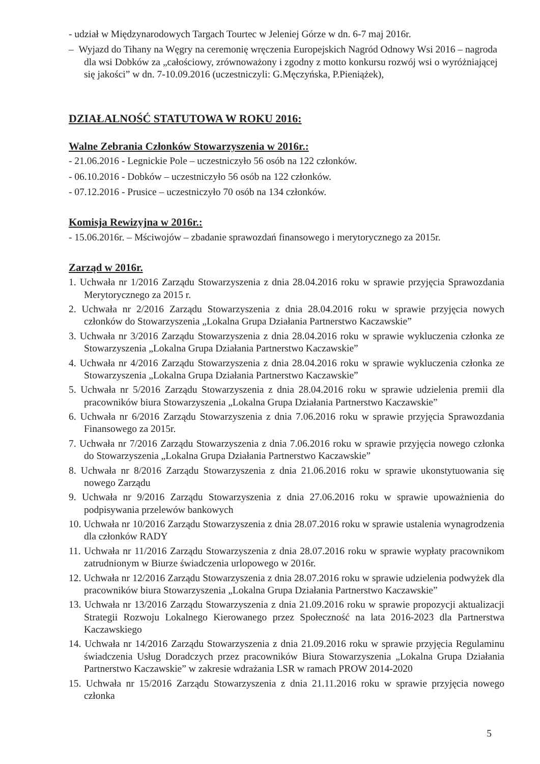- udział w Międzynarodowych Targach Tourtec w Jeleniej Górze w dn. 6-7 maj 2016r.
– Wyjazd do Tihany na Węgry na ceremonię wręczenia Europejskich Nagród Odnowy Wsi 2016 – nagroda dla wsi Dobków za „całościowy, zrównoważony i zgodny z motto konkursu rozwój wsi o wyróżniającej się jakości” w dn. 7-10.09.2016 (uczestniczyli: G.Męczyńska, P.Pieniążek),
DZIAŁALNOŚĆ STATUTOWA W ROKU 2016:
Walne Zebrania Członków Stowarzyszenia w 2016r.:
- 21.06.2016 - Legnickie Pole – uczestniczyło 56 osób na 122 członków.
- 06.10.2016 - Dobków – uczestniczyło 56 osób na 122 członków.
- 07.12.2016 - Prusice – uczestniczyło 70 osób na 134 członków.
Komisja Rewizyjna w 2016r.:
- 15.06.2016r. – Mściwojów – zbadanie sprawozdań finansowego i merytorycznego za 2015r.
Zarząd w 2016r.
1. Uchwała nr 1/2016 Zarządu Stowarzyszenia z dnia 28.04.2016 roku w sprawie przyjęcia Sprawozdania Merytorycznego za 2015 r.
2. Uchwała nr 2/2016 Zarządu Stowarzyszenia z dnia 28.04.2016 roku w sprawie przyjęcia nowych członków do Stowarzyszenia „Lokalna Grupa Działania Partnerstwo Kaczawskie”
3. Uchwała nr 3/2016 Zarządu Stowarzyszenia z dnia 28.04.2016 roku w sprawie wykluczenia członka ze Stowarzyszenia „Lokalna Grupa Działania Partnerstwo Kaczawskie”
4. Uchwała nr 4/2016 Zarządu Stowarzyszenia z dnia 28.04.2016 roku w sprawie wykluczenia członka ze Stowarzyszenia „Lokalna Grupa Działania Partnerstwo Kaczawskie”
5. Uchwała nr 5/2016 Zarządu Stowarzyszenia z dnia 28.04.2016 roku w sprawie udzielenia premii dla pracowników biura Stowarzyszenia „Lokalna Grupa Działania Partnerstwo Kaczawskie”
6. Uchwała nr 6/2016 Zarządu Stowarzyszenia z dnia 7.06.2016 roku w sprawie przyjęcia Sprawozdania Finansowego za 2015r.
7. Uchwała nr 7/2016 Zarządu Stowarzyszenia z dnia 7.06.2016 roku w sprawie przyjęcia nowego członka do Stowarzyszenia „Lokalna Grupa Działania Partnerstwo Kaczawskie”
8. Uchwała nr 8/2016 Zarządu Stowarzyszenia z dnia 21.06.2016 roku w sprawie ukonstytuowania się nowego Zarządu
9. Uchwała nr 9/2016 Zarządu Stowarzyszenia z dnia 27.06.2016 roku w sprawie upoważnienia do podpisywania przelewów bankowych
10. Uchwała nr 10/2016 Zarządu Stowarzyszenia z dnia 28.07.2016 roku w sprawie ustalenia wynagrodzenia dla członków RADY
11. Uchwała nr 11/2016 Zarządu Stowarzyszenia z dnia 28.07.2016 roku w sprawie wypłaty pracownikom zatrudnionym w Biurze świadczenia urlopowego w 2016r.
12. Uchwała nr 12/2016 Zarządu Stowarzyszenia z dnia 28.07.2016 roku w sprawie udzielenia podwyżek dla pracowników biura Stowarzyszenia „Lokalna Grupa Działania Partnerstwo Kaczawskie”
13. Uchwała nr 13/2016 Zarządu Stowarzyszenia z dnia 21.09.2016 roku w sprawie propozycji aktualizacji Strategii Rozwoju Lokalnego Kierowanego przez Społeczność na lata 2016-2023 dla Partnerstwa Kaczawskiego
14. Uchwała nr 14/2016 Zarządu Stowarzyszenia z dnia 21.09.2016 roku w sprawie przyjęcia Regulaminu świadczenia Usług Doradczych przez pracowników Biura Stowarzyszenia „Lokalna Grupa Działania Partnerstwo Kaczawskie” w zakresie wdrażania LSR w ramach PROW 2014-2020
15. Uchwała nr 15/2016 Zarządu Stowarzyszenia z dnia 21.11.2016 roku w sprawie przyjęcia nowego członka
5